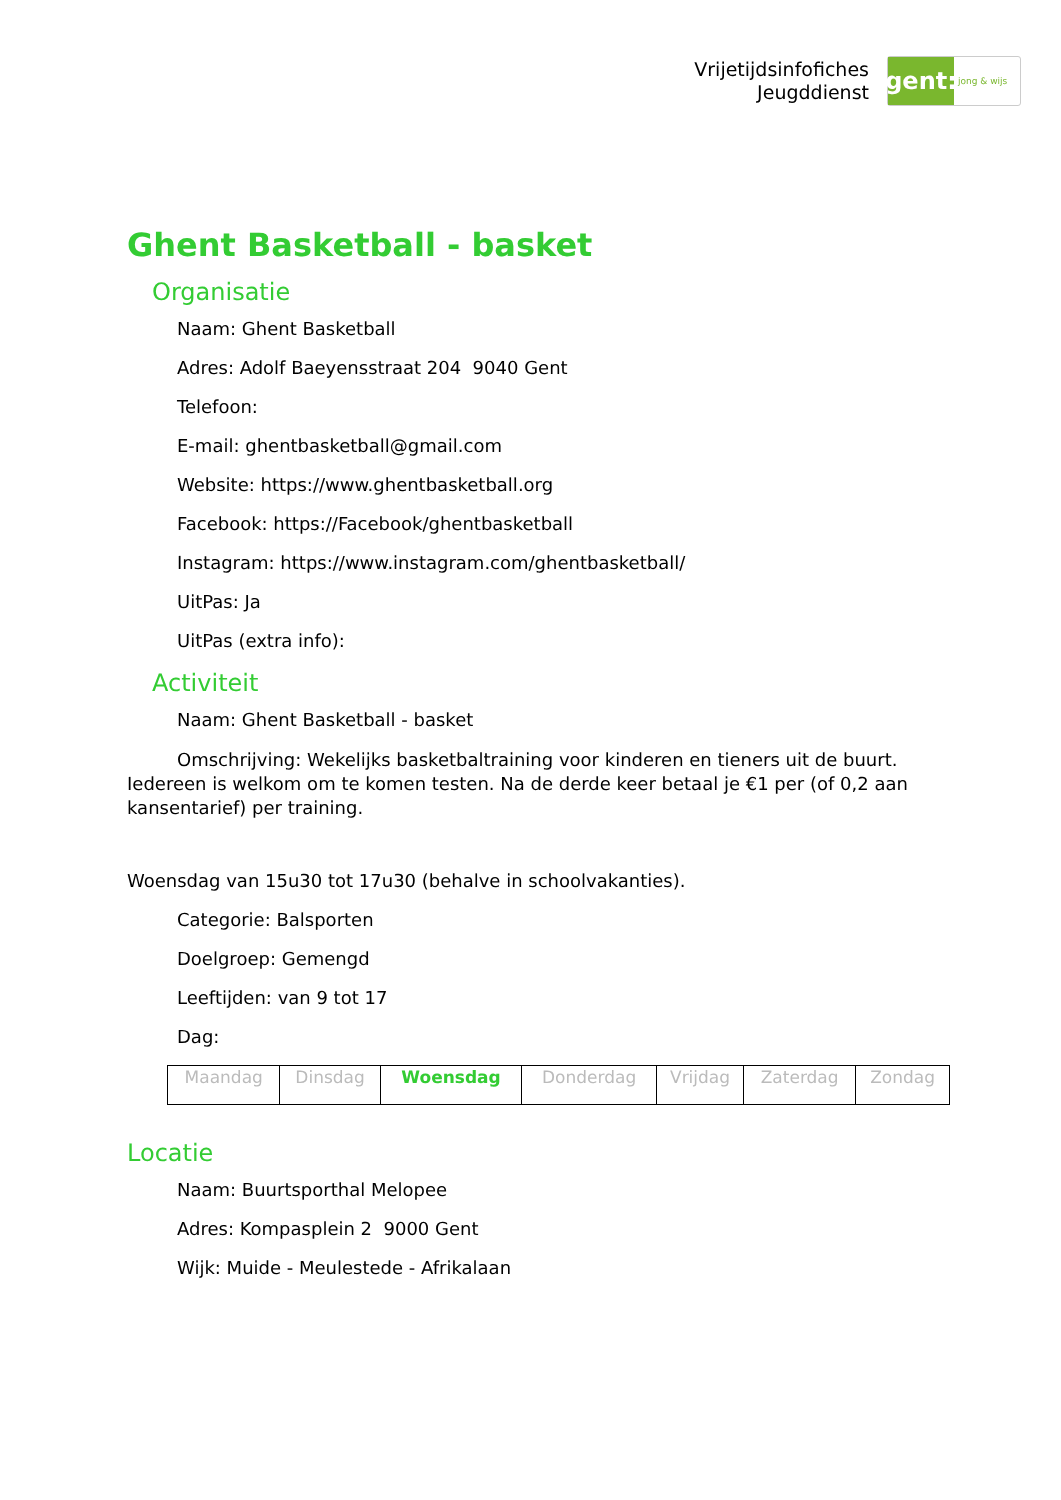Vrijetijdsinfofiches
Jeugddienst
gent:
jong & wijs
Ghent Basketball - basket
Organisatie
Naam: Ghent Basketball
Adres: Adolf Baeyensstraat 204 9040 Gent
Telefoon:
E-mail: ghentbasketball@gmail.com
Website: https://www.ghentbasketball.org
Facebook: https://Facebook/ghentbasketball
Instagram: https://www.instagram.com/ghentbasketball/
UitPas: Ja
UitPas (extra info):
Activiteit
Naam: Ghent Basketball - basket
Omschrijving: Wekelijks basketbaltraining voor kinderen en tieners uit de buurt. Iedereen is welkom om te komen testen. Na de derde keer betaal je €1 per (of 0,2 aan kansentarief) per training.
Woensdag van 15u30 tot 17u30 (behalve in schoolvakanties).
Categorie: Balsporten
Doelgroep: Gemengd
Leeftijden: van 9 tot 17
Dag:
| Maandag | Dinsdag | Woensdag | Donderdag | Vrijdag | Zaterdag | Zondag |
Locatie
Naam: Buurtsporthal Melopee
Adres: Kompasplein 2 9000 Gent
Wijk: Muide - Meulestede - Afrikalaan